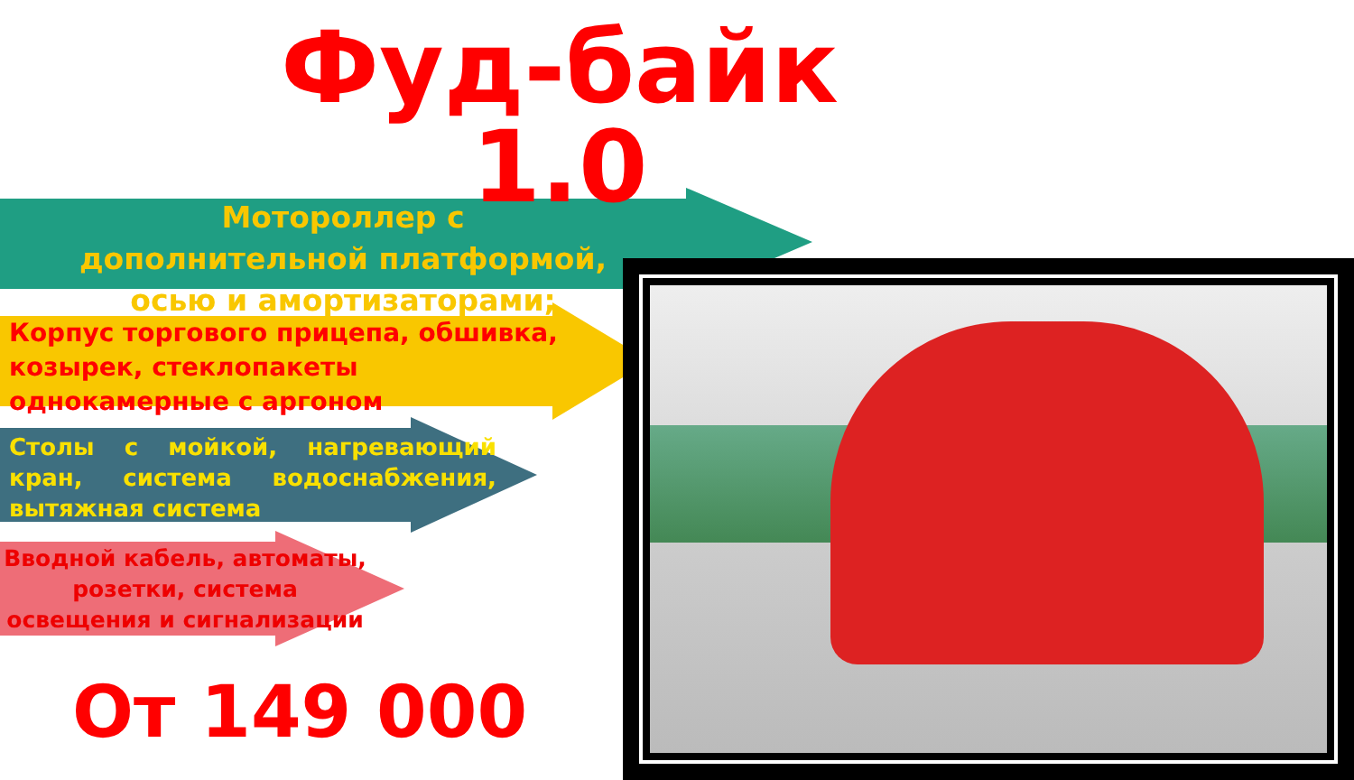Фуд-байк 1.0
Мотороллер с дополнительной платформой,
осью и амортизаторами;
Корпус торгового прицепа, обшивка, козырек, стеклопакеты однокамерные с аргоном
Столы с мойкой, нагревающий кран, система водоснабжения, вытяжная система
Вводной кабель, автоматы, розетки, система освещения и сигнализации
От 149 000